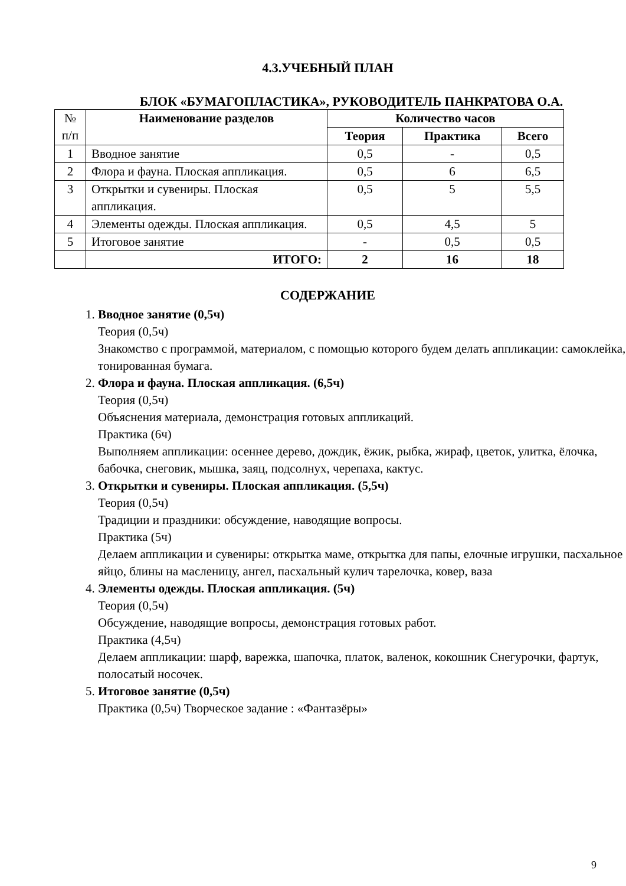4.3.УЧЕБНЫЙ ПЛАН
БЛОК «БУМАГОПЛАСТИКА», РУКОВОДИТЕЛЬ ПАНКРАТОВА О.А.
| № п/п | Наименование разделов | Количество часов | | |
| --- | --- | --- | --- | --- |
| | | Теория | Практика | Всего |
| 1 | Вводное занятие | 0,5 | - | 0,5 |
| 2 | Флора и фауна. Плоская аппликация. | 0,5 | 6 | 6,5 |
| 3 | Открытки и сувениры. Плоская аппликация. | 0,5 | 5 | 5,5 |
| 4 | Элементы одежды. Плоская аппликация. | 0,5 | 4,5 | 5 |
| 5 | Итоговое занятие | - | 0,5 | 0,5 |
| | ИТОГО: | 2 | 16 | 18 |
СОДЕРЖАНИЕ
1.
Вводное занятие (0,5ч)
Теория (0,5ч)
Знакомство с программой, материалом, с помощью которого будем делать аппликации: самоклейка, тонированная бумага.
2.
Флора и фауна. Плоская аппликация. (6,5ч)
Теория (0,5ч)
Объяснения материала, демонстрация готовых аппликаций.
Практика (6ч)
Выполняем аппликации: осеннее дерево, дождик, ёжик, рыбка, жираф, цветок, улитка, ёлочка, бабочка, снеговик, мышка, заяц, подсолнух, черепаха, кактус.
3.
Открытки и сувениры. Плоская аппликация. (5,5ч)
Теория (0,5ч)
Традиции и праздники: обсуждение, наводящие вопросы.
Практика (5ч)
Делаем аппликации и сувениры: открытка маме, открытка для папы, елочные игрушки, пасхальное яйцо, блины на масленицу, ангел, пасхальный кулич тарелочка, ковер, ваза
4.
Элементы одежды. Плоская аппликация. (5ч)
Теория (0,5ч)
Обсуждение, наводящие вопросы, демонстрация готовых работ.
Практика (4,5ч)
Делаем аппликации: шарф, варежка, шапочка, платок, валенок, кокошник Снегурочки, фартук, полосатый носочек.
5.
Итоговое занятие (0,5ч)
Практика (0,5ч) Творческое задание : «Фантазёры»
9